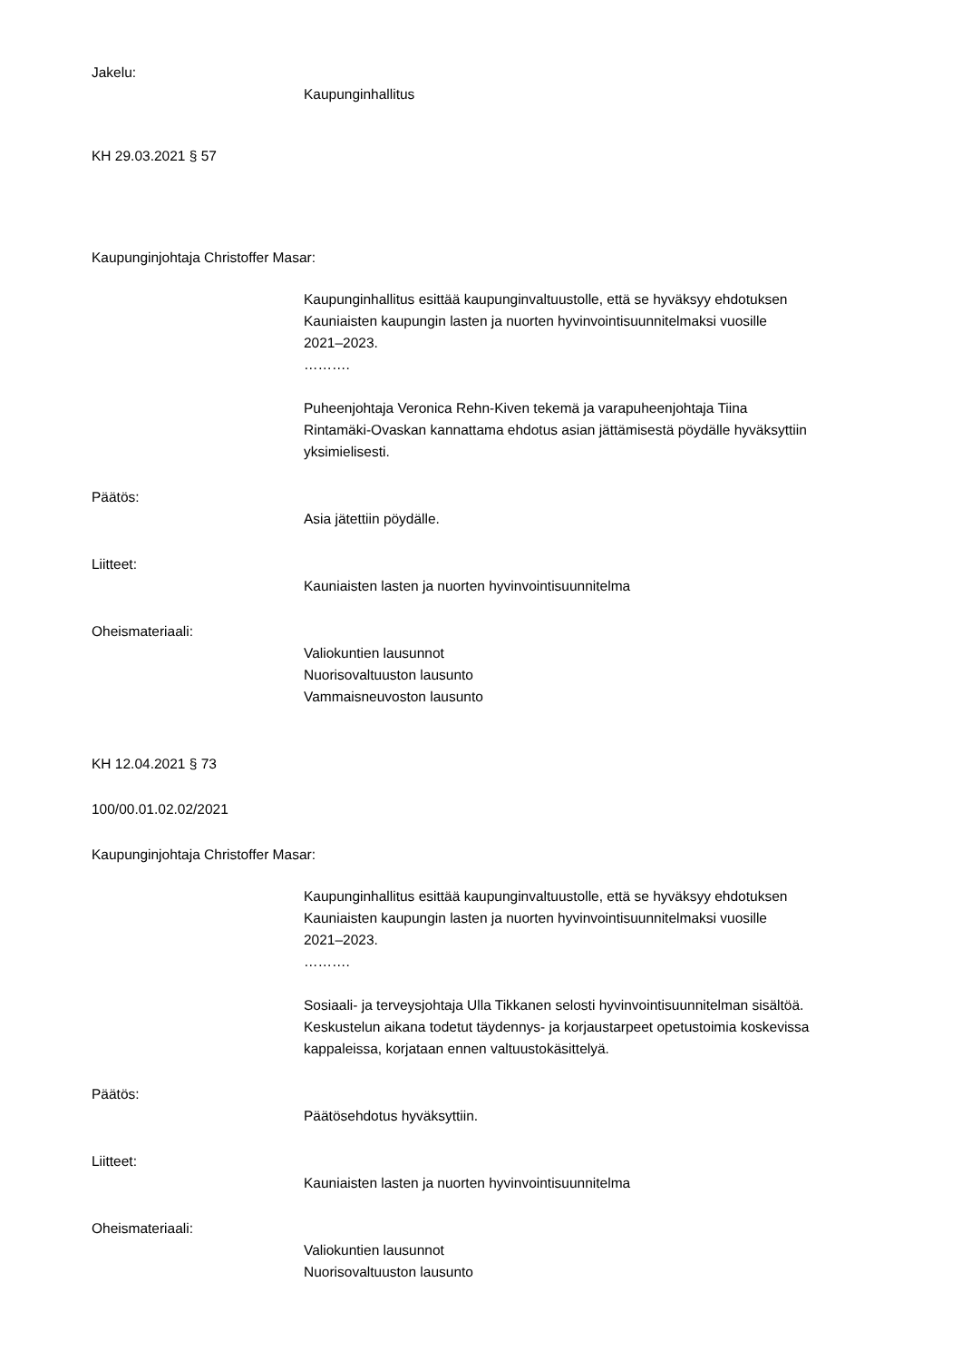Jakelu:
Kaupunginhallitus
KH 29.03.2021 § 57
Kaupunginjohtaja Christoffer Masar:
Kaupunginhallitus esittää kaupunginvaltuustolle, että se hyväksyy ehdotuksen
Kauniaisten kaupungin lasten ja nuorten hyvinvointisuunnitelmaksi vuosille
2021–2023.
……….
Puheenjohtaja Veronica Rehn-Kiven tekemä ja varapuheenjohtaja Tiina
Rintamäki-Ovaskan kannattama ehdotus asian jättämisestä pöydälle hyväksyttiin
yksimielisesti.
Päätös:
Asia jätettiin pöydälle.
Liitteet:
Kauniaisten lasten ja nuorten hyvinvointisuunnitelma
Oheismateriaali:
Valiokuntien lausunnot
Nuorisovaltuuston lausunto
Vammaisneuvoston lausunto
KH 12.04.2021 § 73
100/00.01.02.02/2021
Kaupunginjohtaja Christoffer Masar:
Kaupunginhallitus esittää kaupunginvaltuustolle, että se hyväksyy ehdotuksen
Kauniaisten kaupungin lasten ja nuorten hyvinvointisuunnitelmaksi vuosille
2021–2023.
……….
Sosiaali- ja terveysjohtaja Ulla Tikkanen selosti hyvinvointisuunnitelman sisältöä.
Keskustelun aikana todetut täydennys- ja korjaustarpeet opetustoimia koskevissa
kappaleissa, korjataan ennen valtuustokäsittelyä.
Päätös:
Päätösehdotus hyväksyttiin.
Liitteet:
Kauniaisten lasten ja nuorten hyvinvointisuunnitelma
Oheismateriaali:
Valiokuntien lausunnot
Nuorisovaltuuston lausunto